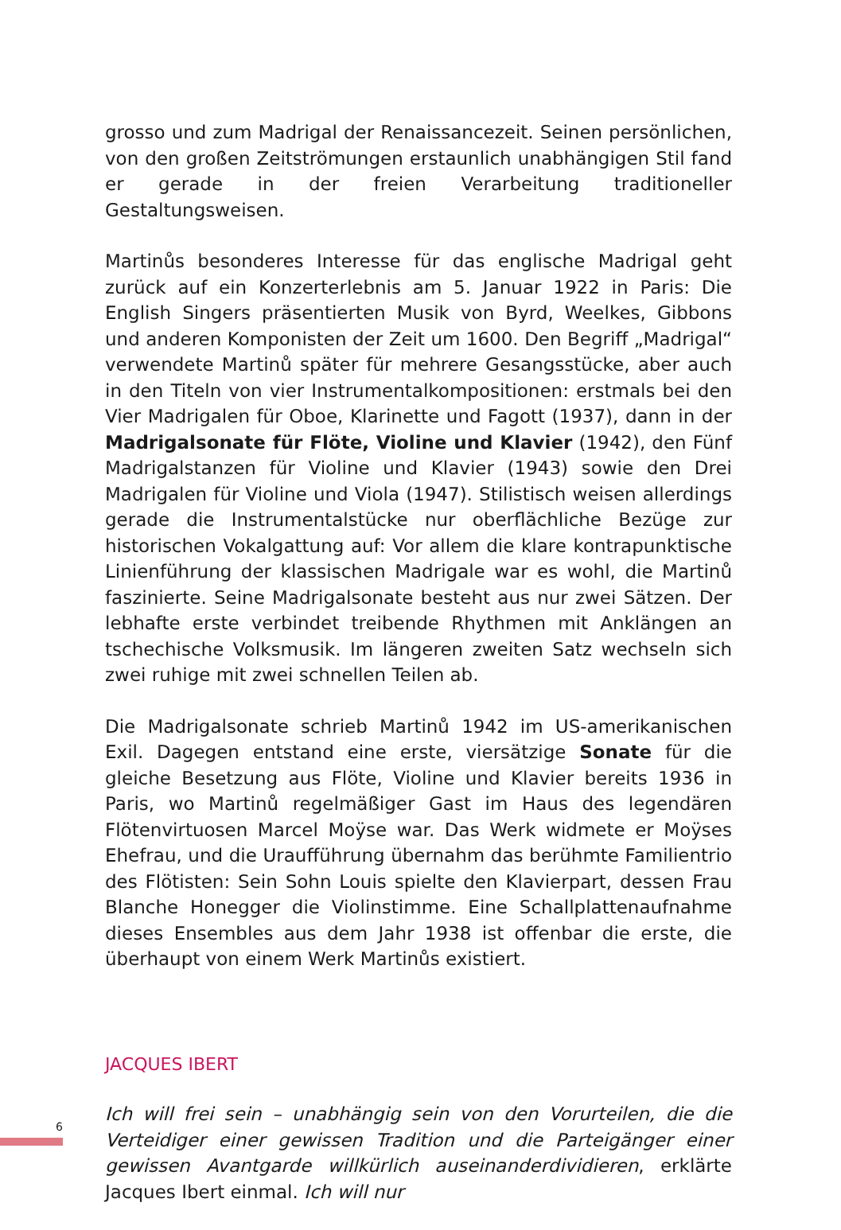grosso und zum Madrigal der Renaissancezeit. Seinen persönlichen, von den großen Zeitströmungen erstaunlich unabhängigen Stil fand er gerade in der freien Verarbeitung traditioneller Gestaltungsweisen.
Martinůs besonderes Interesse für das englische Madrigal geht zurück auf ein Konzerterlebnis am 5. Januar 1922 in Paris: Die English Singers präsentierten Musik von Byrd, Weelkes, Gibbons und anderen Komponisten der Zeit um 1600. Den Begriff „Madrigal“ verwendete Martinů später für mehrere Gesangsstücke, aber auch in den Titeln von vier Instrumentalkompositionen: erstmals bei den Vier Madrigalen für Oboe, Klarinette und Fagott (1937), dann in der Madrigalsonate für Flöte, Violine und Klavier (1942), den Fünf Madrigalstanzen für Violine und Klavier (1943) sowie den Drei Madrigalen für Violine und Viola (1947). Stilistisch weisen allerdings gerade die Instrumentalstücke nur oberflächliche Bezüge zur historischen Vokalgattung auf: Vor allem die klare kontrapunktische Linienführung der klassischen Madrigale war es wohl, die Martinů faszinierte. Seine Madrigalsonate besteht aus nur zwei Sätzen. Der lebhafte erste verbindet treibende Rhythmen mit Anklängen an tschechische Volksmusik. Im längeren zweiten Satz wechseln sich zwei ruhige mit zwei schnellen Teilen ab.
Die Madrigalsonate schrieb Martinů 1942 im US-amerikanischen Exil. Dagegen entstand eine erste, viersätzige Sonate für die gleiche Besetzung aus Flöte, Violine und Klavier bereits 1936 in Paris, wo Martinů regelmäßiger Gast im Haus des legendären Flötenvirtuosen Marcel Moÿse war. Das Werk widmete er Moÿses Ehefrau, und die Uraufführung übernahm das berühmte Familientrio des Flötisten: Sein Sohn Louis spielte den Klavierpart, dessen Frau Blanche Honegger die Violinstimme. Eine Schallplattenaufnahme dieses Ensembles aus dem Jahr 1938 ist offenbar die erste, die überhaupt von einem Werk Martinůs existiert.
JACQUES IBERT
Ich will frei sein – unabhängig sein von den Vorurteilen, die die Verteidiger einer gewissen Tradition und die Parteigänger einer gewissen Avantgarde willkürlich auseinanderdividieren, erklärte Jacques Ibert einmal. Ich will nur
6